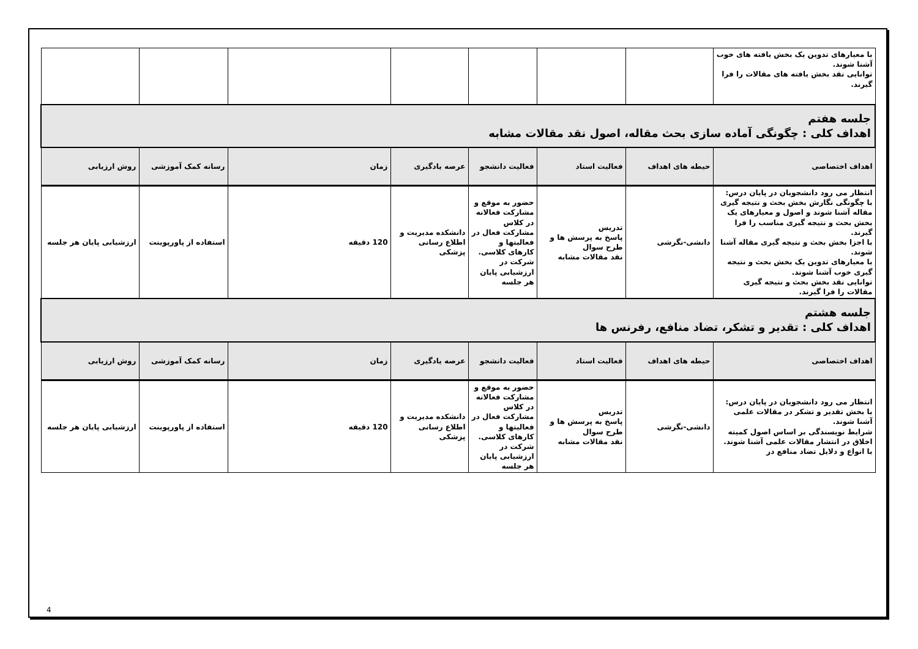| با معیارهای تدوین یک بخش یافته های خوب آشنا شوند. توانایی نقد بخش یافته های مقالات را فرا گیرند. | | | | | | | |
| جلسه هفتم اهداف کلی : چگونگی آماده سازی بحث مقاله، اصول نقد مقالات مشابه | | | | | | | |
| اهداف اختصاصی | حیطه های اهداف | فعالیت استاد | فعالیت دانشجو | عرصه یادگیری | زمان | رسانه کمک آموزشی | روش ارزیابی |
| انتظار می رود دانشجویان در پایان درس: با چگونگی نگارش بخش بحث و نتیجه گیری مقاله آشنا شوند و اصول و معیارهای یک بخش بحث و نتیجه گیری مناسب را فرا گیرند. با اجزا بخش بحث و نتیجه گیری مقاله آشنا شوند. با معیارهای تدوین یک بخش بحث و نتیجه گیری خوب آشنا شوند. توانایی نقد بخش بحث و نتیجه گیری مقالات را فرا گیرند. | دانشی-نگرشی | تدریس پاسخ به پرسش ها و طرح سوال نقد مقالات مشابه | حضور به موقع و مشارکت فعالانه در کلاس مشارکت فعال در فعالیتها و کارهای کلاسی. شرکت در ارزشیابی پایان هر جلسه | دانشکده مدیریت و اطلاع رسانی پزشکی | 120 دقیقه | استفاده از پاورپوینت | ارزشیابی پایان هر جلسه |
| جلسه هشتم اهداف کلی : تقدیر و تشکر، تضاد منافع، رفرنس ها | | | | | | | |
| اهداف اختصاصی | حیطه های اهداف | فعالیت استاد | فعالیت دانشجو | عرصه یادگیری | زمان | رسانه کمک آموزشی | روش ارزیابی |
| انتظار می رود دانشجویان در پایان درس: با بخش تقدیر و تشکر در مقالات علمی آشنا شوند. شرایط نویسندگی بر اساس اصول کمیته اخلاق در انتشار مقالات علمی آشنا شوند. با انواع و دلایل تضاد منافع در | دانشی-نگرشی | تدریس پاسخ به پرسش ها و طرح سوال نقد مقالات مشابه | حضور به موقع و مشارکت فعالانه در کلاس مشارکت فعال در فعالیتها و کارهای کلاسی. شرکت در ارزشیابی پایان هر جلسه | دانشکده مدیریت و اطلاع رسانی پزشکی | 120 دقیقه | استفاده از پاورپوینت | ارزشیابی پایان هر جلسه |
4